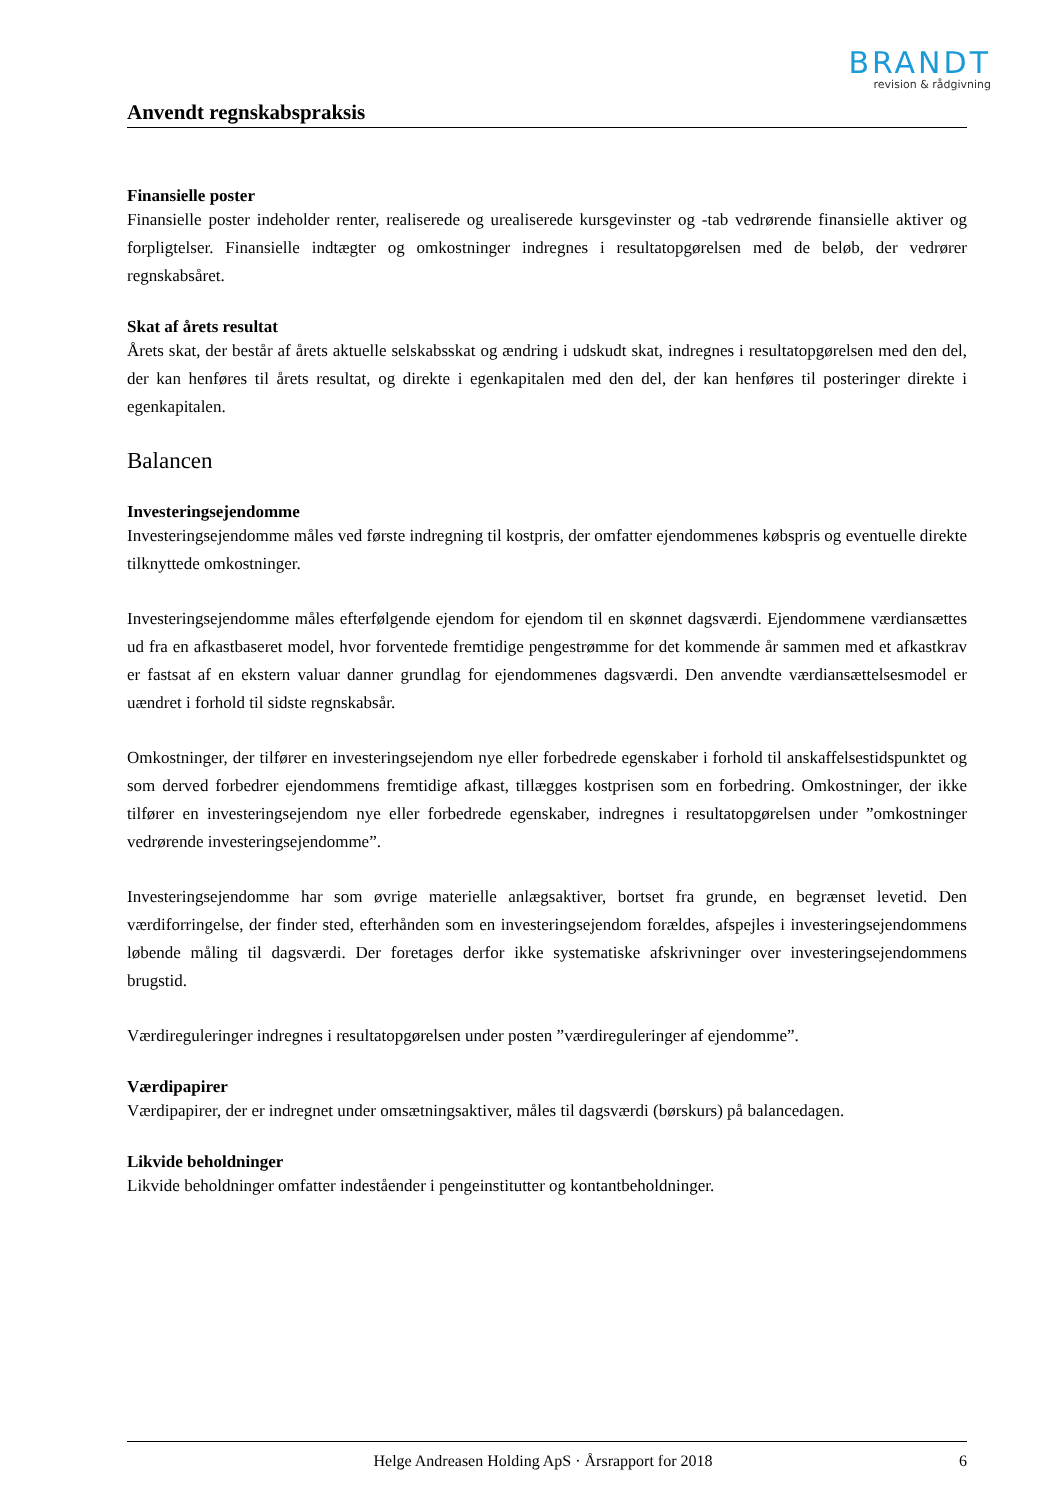BRANDT
revision & rådgivning
Anvendt regnskabspraksis
Finansielle poster
Finansielle poster indeholder renter, realiserede og urealiserede kursgevinster og -tab vedrørende finansielle aktiver og forpligtelser. Finansielle indtægter og omkostninger indregnes i resultatopgørelsen med de beløb, der vedrører regnskabsåret.
Skat af årets resultat
Årets skat, der består af årets aktuelle selskabsskat og ændring i udskudt skat, indregnes i resultatopgørelsen med den del, der kan henføres til årets resultat, og direkte i egenkapitalen med den del, der kan henføres til posteringer direkte i egenkapitalen.
Balancen
Investeringsejendomme
Investeringsejendomme måles ved første indregning til kostpris, der omfatter ejendommenes købspris og eventuelle direkte tilknyttede omkostninger.
Investeringsejendomme måles efterfølgende ejendom for ejendom til en skønnet dagsværdi. Ejendommene værdiansættes ud fra en afkastbaseret model, hvor forventede fremtidige pengestrømme for det kommende år sammen med et afkastkrav er fastsat af en ekstern valuar danner grundlag for ejendommenes dagsværdi. Den anvendte værdiansættelsesmodel er uændret i forhold til sidste regnskabsår.
Omkostninger, der tilfører en investeringsejendom nye eller forbedrede egenskaber i forhold til anskaffelsestidspunktet og som derved forbedrer ejendommens fremtidige afkast, tillægges kostprisen som en forbedring. Omkostninger, der ikke tilfører en investeringsejendom nye eller forbedrede egenskaber, indregnes i resultatopgørelsen under ”omkostninger vedrørende investeringsejendomme”.
Investeringsejendomme har som øvrige materielle anlægsaktiver, bortset fra grunde, en begrænset levetid. Den værdiforringelse, der finder sted, efterhånden som en investeringsejendom forældes, afspejles i investeringsejendommens løbende måling til dagsværdi. Der foretages derfor ikke systematiske afskrivninger over investeringsejendommens brugstid.
Værdireguleringer indregnes i resultatopgørelsen under posten ”værdireguleringer af ejendomme”.
Værdipapirer
Værdipapirer, der er indregnet under omsætningsaktiver, måles til dagsværdi (børskurs) på balancedagen.
Likvide beholdninger
Likvide beholdninger omfatter indeståender i pengeinstitutter og kontantbeholdninger.
Helge Andreasen Holding ApS · Årsrapport for 2018 6